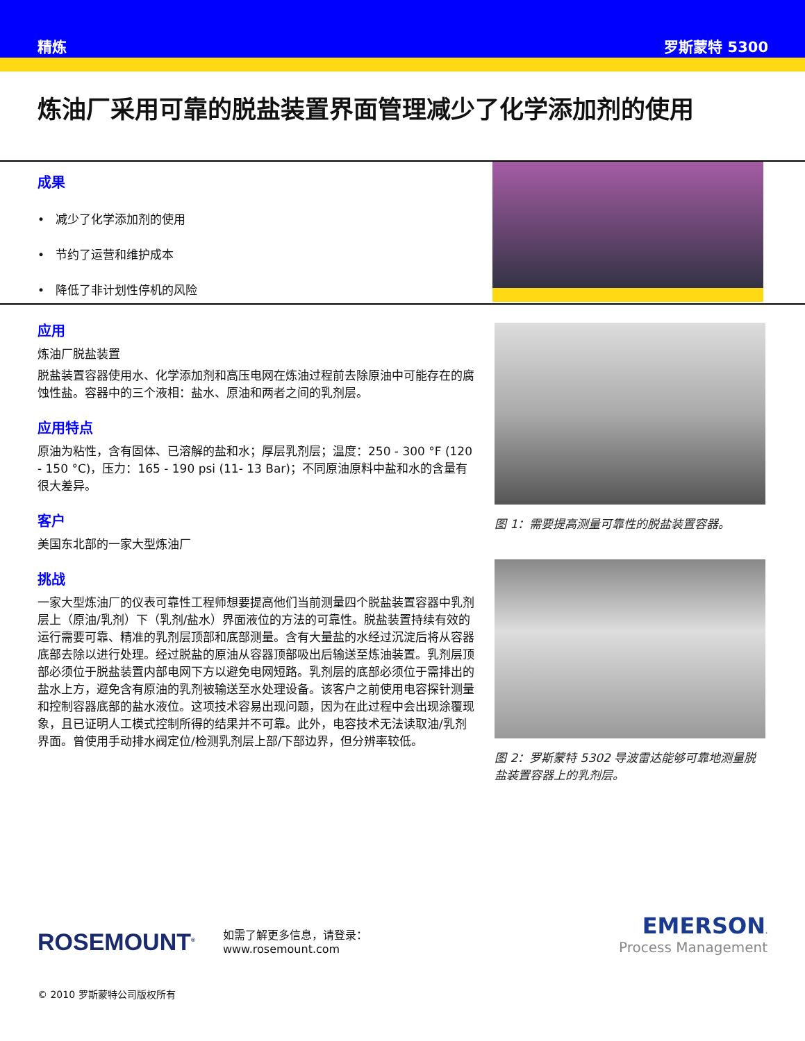精炼 罗斯蒙特 5300
炼油厂采用可靠的脱盐装置界面管理减少了化学添加剂的使用
成果
• 减少了化学添加剂的使用
• 节约了运营和维护成本
• 降低了非计划性停机的风险
应用
炼油厂脱盐装置
脱盐装置容器使用水、化学添加剂和高压电网在炼油过程前去除原油中可能存在的腐蚀性盐。容器中的三个液相：盐水、原油和两者之间的乳剂层。
应用特点
原油为粘性，含有固体、已溶解的盐和水；厚层乳剂层；温度：250 - 300 °F (120 - 150 °C)，压力：165 - 190 psi (11- 13 Bar)；不同原油原料中盐和水的含量有很大差异。
客户
美国东北部的一家大型炼油厂
挑战
一家大型炼油厂的仪表可靠性工程师想要提高他们当前测量四个脱盐装置容器中乳剂层上（原油/乳剂）下（乳剂/盐水）界面液位的方法的可靠性。脱盐装置持续有效的运行需要可靠、精准的乳剂层顶部和底部测量。含有大量盐的水经过沉淀后将从容器底部去除以进行处理。经过脱盐的原油从容器顶部吸出后输送至炼油装置。乳剂层顶部必须位于脱盐装置内部电网下方以避免电网短路。乳剂层的底部必须位于需排出的盐水上方，避免含有原油的乳剂被输送至水处理设备。该客户之前使用电容探针测量和控制容器底部的盐水液位。这项技术容易出现问题，因为在此过程中会出现涂覆现象，且已证明人工模式控制所得的结果并不可靠。此外，电容技术无法读取油/乳剂界面。曾使用手动排水阀定位/检测乳剂层上部/下部边界，但分辨率较低。
图 1：需要提高测量可靠性的脱盐装置容器。
图 2：罗斯蒙特 5302 导波雷达能够可靠地测量脱盐装置容器上的乳剂层。
ROSEMOUNT<sup>®</sup>
如需了解更多信息，请登录：
www.rosemount.com
EMERSON.
Process Management
© 2010 罗斯蒙特公司版权所有